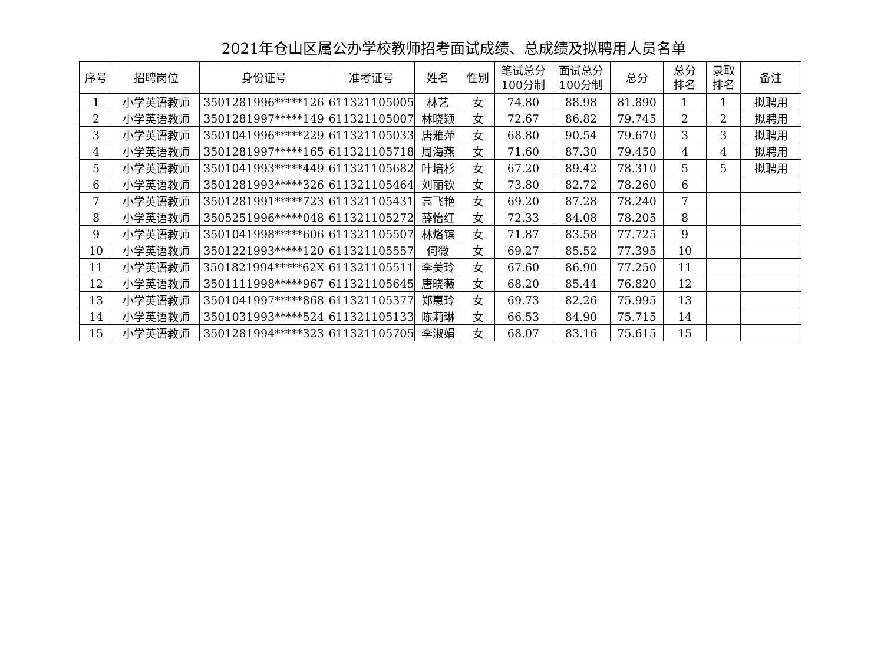2021年仓山区属公办学校教师招考面试成绩、总成绩及拟聘用人员名单
| 序号 | 招聘岗位 | 身份证号 | 准考证号 | 姓名 | 性别 | 笔试总分 100分制 | 面试总分 100分制 | 总分 | 总分 排名 | 录取 排名 | 备注 |
| --- | --- | --- | --- | --- | --- | --- | --- | --- | --- | --- | --- |
| 1 | 小学英语教师 | 3501281996*****126 | 611321105005 | 林艺 | 女 | 74.80 | 88.98 | 81.890 | 1 | 1 | 拟聘用 |
| 2 | 小学英语教师 | 3501281997*****149 | 611321105007 | 林晓颖 | 女 | 72.67 | 86.82 | 79.745 | 2 | 2 | 拟聘用 |
| 3 | 小学英语教师 | 3501041996*****229 | 611321105033 | 唐雅萍 | 女 | 68.80 | 90.54 | 79.670 | 3 | 3 | 拟聘用 |
| 4 | 小学英语教师 | 3501281997*****165 | 611321105718 | 周海燕 | 女 | 71.60 | 87.30 | 79.450 | 4 | 4 | 拟聘用 |
| 5 | 小学英语教师 | 3501041993*****449 | 611321105682 | 叶培杉 | 女 | 67.20 | 89.42 | 78.310 | 5 | 5 | 拟聘用 |
| 6 | 小学英语教师 | 3501281993*****326 | 611321105464 | 刘丽钦 | 女 | 73.80 | 82.72 | 78.260 | 6 | | |
| 7 | 小学英语教师 | 3501281991*****723 | 611321105431 | 高飞艳 | 女 | 69.20 | 87.28 | 78.240 | 7 | | |
| 8 | 小学英语教师 | 3505251996*****048 | 611321105272 | 薛怡红 | 女 | 72.33 | 84.08 | 78.205 | 8 | | |
| 9 | 小学英语教师 | 3501041998*****606 | 611321105507 | 林烙镔 | 女 | 71.87 | 83.58 | 77.725 | 9 | | |
| 10 | 小学英语教师 | 3501221993*****120 | 611321105557 | 何微 | 女 | 69.27 | 85.52 | 77.395 | 10 | | |
| 11 | 小学英语教师 | 3501821994*****62X | 611321105511 | 李美玲 | 女 | 67.60 | 86.90 | 77.250 | 11 | | |
| 12 | 小学英语教师 | 3501111998*****967 | 611321105645 | 唐晓薇 | 女 | 68.20 | 85.44 | 76.820 | 12 | | |
| 13 | 小学英语教师 | 3501041997*****868 | 611321105377 | 郑惠玲 | 女 | 69.73 | 82.26 | 75.995 | 13 | | |
| 14 | 小学英语教师 | 3501031993*****524 | 611321105133 | 陈莉琳 | 女 | 66.53 | 84.90 | 75.715 | 14 | | |
| 15 | 小学英语教师 | 3501281994*****323 | 611321105705 | 李淑娟 | 女 | 68.07 | 83.16 | 75.615 | 15 | | |